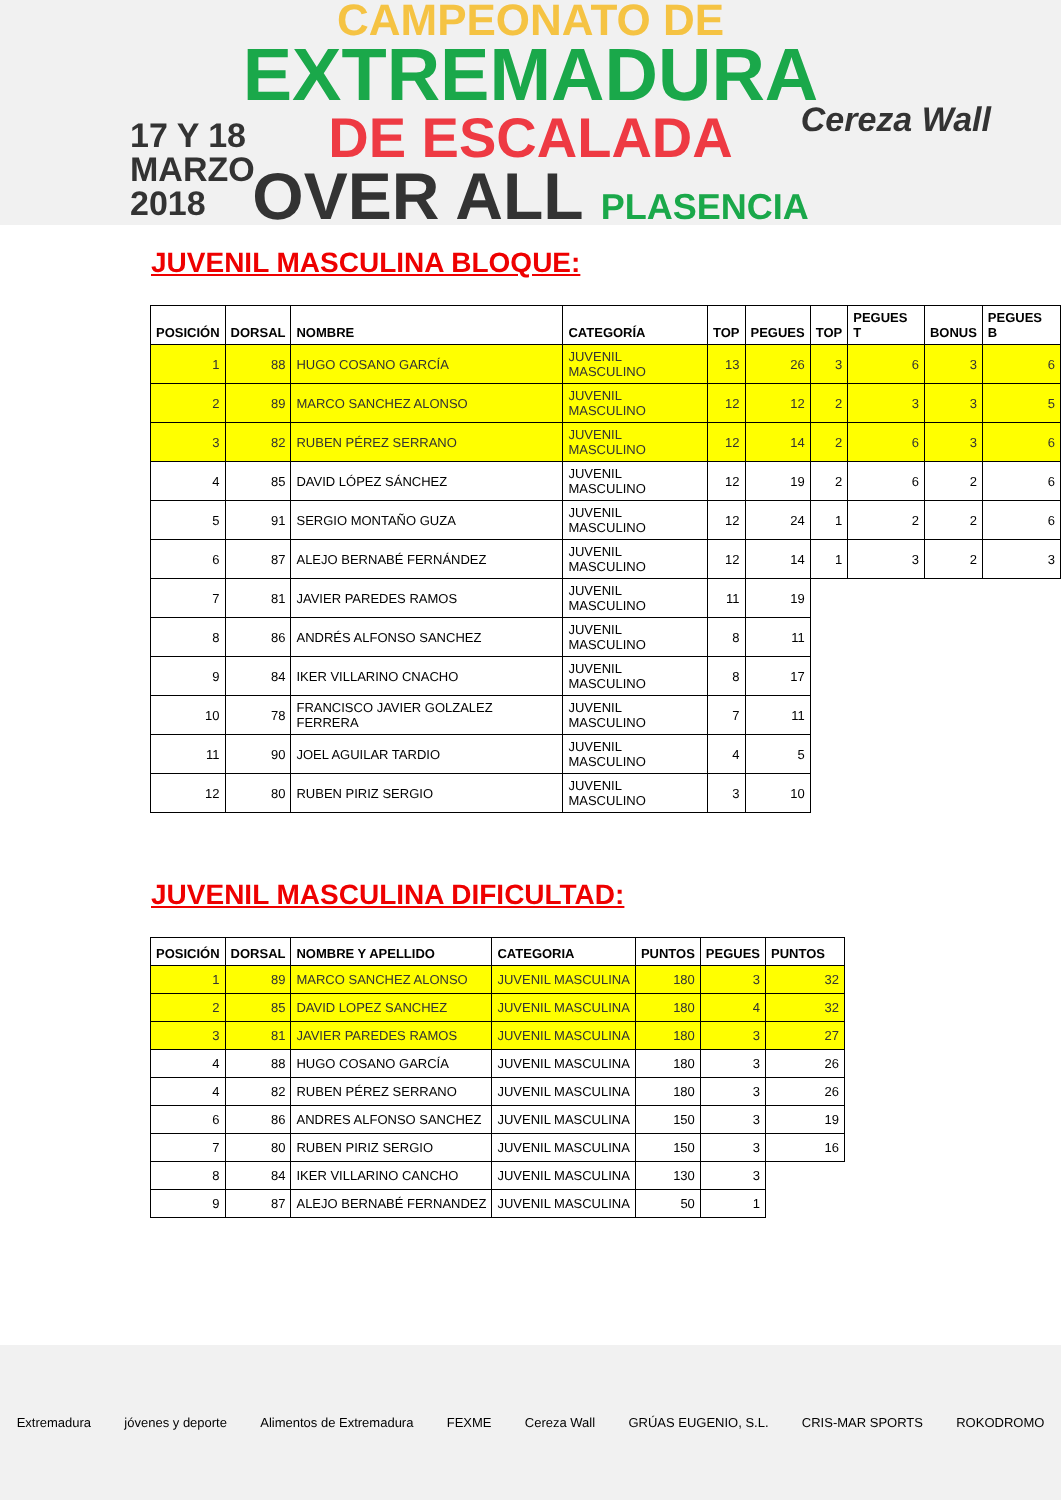CAMPEONATO DE
EXTREMADURA
DE ESCALADA
OVER ALL PLASENCIA
17 Y 18
MARZO
2018
Cereza Wall
JUVENIL MASCULINA BLOQUE:
| POSICIÓN | DORSAL | NOMBRE | CATEGORÍA | TOP | PEGUES | TOP | PEGUES T | BONUS | PEGUES B |
| --- | --- | --- | --- | --- | --- | --- | --- | --- | --- |
| 1 | 88 | HUGO COSANO GARCÍA | JUVENIL MASCULINO | 13 | 26 | 3 | 6 | 3 | 6 |
| 2 | 89 | MARCO SANCHEZ ALONSO | JUVENIL MASCULINO | 12 | 12 | 2 | 3 | 3 | 5 |
| 3 | 82 | RUBEN PÉREZ SERRANO | JUVENIL MASCULINO | 12 | 14 | 2 | 6 | 3 | 6 |
| 4 | 85 | DAVID LÓPEZ SÁNCHEZ | JUVENIL MASCULINO | 12 | 19 | 2 | 6 | 2 | 6 |
| 5 | 91 | SERGIO MONTAÑO GUZA | JUVENIL MASCULINO | 12 | 24 | 1 | 2 | 2 | 6 |
| 6 | 87 | ALEJO BERNABÉ FERNÁNDEZ | JUVENIL MASCULINO | 12 | 14 | 1 | 3 | 2 | 3 |
| 7 | 81 | JAVIER PAREDES RAMOS | JUVENIL MASCULINO | 11 | 19 | | | | |
| 8 | 86 | ANDRÉS ALFONSO SANCHEZ | JUVENIL MASCULINO | 8 | 11 | | | | |
| 9 | 84 | IKER VILLARINO CNACHO | JUVENIL MASCULINO | 8 | 17 | | | | |
| 10 | 78 | FRANCISCO JAVIER GOLZALEZ FERRERA | JUVENIL MASCULINO | 7 | 11 | | | | |
| 11 | 90 | JOEL AGUILAR TARDIO | JUVENIL MASCULINO | 4 | 5 | | | | |
| 12 | 80 | RUBEN PIRIZ SERGIO | JUVENIL MASCULINO | 3 | 10 | | | | |
JUVENIL MASCULINA DIFICULTAD:
| POSICIÓN | DORSAL | NOMBRE Y APELLIDO | CATEGORIA | PUNTOS | PEGUES | PUNTOS |
| --- | --- | --- | --- | --- | --- | --- |
| 1 | 89 | MARCO SANCHEZ ALONSO | JUVENIL MASCULINA | 180 | 3 | 32 |
| 2 | 85 | DAVID LOPEZ SANCHEZ | JUVENIL MASCULINA | 180 | 4 | 32 |
| 3 | 81 | JAVIER PAREDES RAMOS | JUVENIL MASCULINA | 180 | 3 | 27 |
| 4 | 88 | HUGO COSANO GARCÍA | JUVENIL MASCULINA | 180 | 3 | 26 |
| 4 | 82 | RUBEN PÉREZ SERRANO | JUVENIL MASCULINA | 180 | 3 | 26 |
| 6 | 86 | ANDRES ALFONSO SANCHEZ | JUVENIL MASCULINA | 150 | 3 | 19 |
| 7 | 80 | RUBEN PIRIZ SERGIO | JUVENIL MASCULINA | 150 | 3 | 16 |
| 8 | 84 | IKER VILLARINO CANCHO | JUVENIL MASCULINA | 130 | 3 | |
| 9 | 87 | ALEJO BERNABÉ FERNANDEZ | JUVENIL MASCULINA | 50 | 1 | |
Extremadura jóvenes y deporte Alimentos de Extremadura FEXME Cereza Wall GRÚAS EUGENIO, S.L. CRIS-MAR SPORTS ROKODROMO